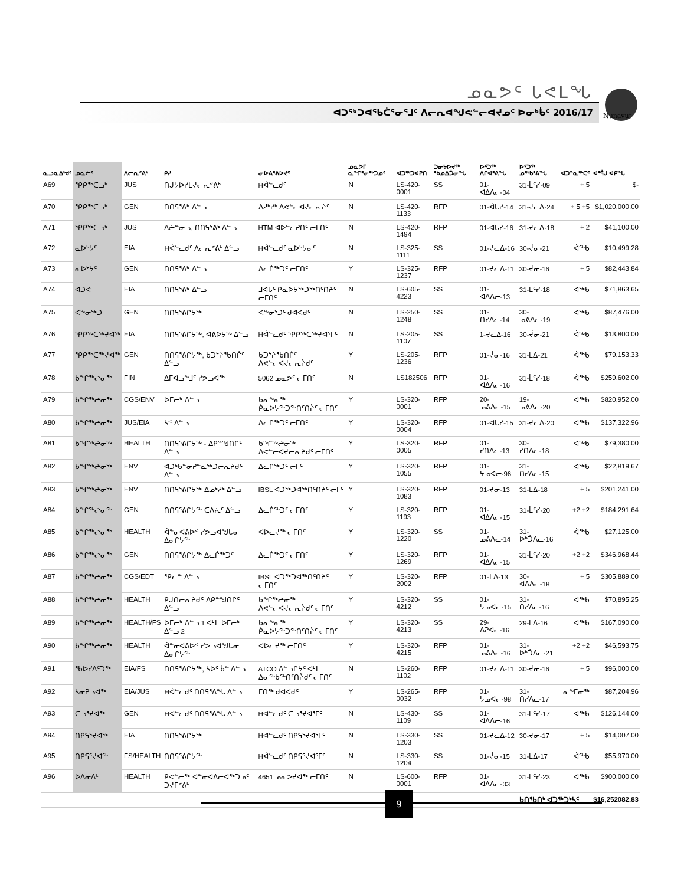ᓄᓇᕗᑦ ᒐᕙᒪᖓ
ᐊᑐᖅᑐᐊᕐᑲᑖᕐᓂᕐᒧᑦ ᐱᓕᕆᐊᖑᕙᓪᓕᐊᔪᓄᑦ ᐅᓂᒃᑳᑦ 2016/17
Nunavut
| ᓇᓗᓇᐃᒃᑯᑦ | ᓄᓇᓖᑦ | ᐱᓕᕆᕝᕕᒃ | ᑭᓱ | ᓂᐅᕕᕐᕕᐅᔪᑦ | ᓄᓇᕗᒥ ᓇᖏᕐᓂᖅᑐᓄᑦ | ᐊᑐᖅᑐᐊᕈᑎ | ᑐᓂᔭᐅᔪᖅ ᖃᓄᐃᑑᓂᖓ | ᐅᑦᑐᖅ ᐱᒋᐊᕐᕕᖓ | ᐅᑦᑐᖅ ᓄᖅᑲᕐᕕᖓ | ᐊᑐᓐᓇᖅᑕᑦ | ᐊᕐᕌᒍ ᐊᑭᖓ |
| --- | --- | --- | --- | --- | --- | --- | --- | --- | --- | --- | --- |
| A69 | ᕿᑭᖅᑕᓗᒃ | JUS | ᑎᒍᔭᐅᓯᒪᔪᓕᕆᕝᕕᒃ | Hᐋᓪᓚᑯᑦ | N | LS-420-0001 | SS | 01-ᐊᐃᐱᓕ-04 | 31-ᒫᑦᓯ-09 | + 5 | $- |
| A70 | ᕿᑭᖅᑕᓗᒃ | GEN | ᑎᑎᕋᕐᕕᒃ ᐃᓪᓗ | ᐃᓱᒃᓯᒃ ᐱᕙᓪᓕᐊᔪᓕᕆᔨᑦ | N | LS-420-1133 | RFP | 01-ᐋᒐᓯ-14 | 31-ᔪᓚᐃ-24 | + 5 +5 | $1,020,000.00 |
| A71 | ᕿᑭᖅᑕᓗᒃ | JUS | ᐃᓖᓐᓂᓗ, ᑎᑎᕋᕐᕕᒃ ᐃᓪᓗ | HTM ᐊᐅᓪᓚᕈᑏᑦ ᓕᒥᑎᑦ | N | LS-420-1494 | RFP | 01-ᐋᒐᓯ-16 | 31-ᔪᓚᐃ-18 | + 2 | $41,100.00 |
| A72 | ᓇᐅᔾᔭᑦ | EIA | Hᐋᓪᓚᑯᑦ ᐱᓕᕆᕝᕕᒃ ᐃᓪᓗ | Hᐋᓪᓚᑯᑦ ᓇᐅᔾᔭᓂᑦ | N | LS-325-1111 | SS | 01-ᔪᓚᐃ-16 | 30-ᔫᓂ-21 | ᐋᖅᑲ | $10,499.28 |
| A73 | ᓇᐅᔾᔭᑦ | GEN | ᑎᑎᕋᕐᕕᒃ ᐃᓪᓗ | ᐃᓚᒌᖅᑐᑦ ᓕᒥᑎᑦ | Y | LS-325-1237 | RFP | 01-ᔪᓚᐃ-11 | 30-ᔫᓂ-16 | + 5 | $82,443.84 |
| A74 | ᐋᑐᕚ | EIA | ᑎᑎᕋᕐᕕᒃ ᐃᓪᓗ | ᒧᐋᒐᑦ ᑮᓇᐅᔭᖅᑐᖅᑎᑦᑎᔩᑦ ᓕᒥᑎᑦ | N | LS-605-4223 | SS | 01-ᐊᐃᐱᓕ-13 | 31-ᒫᑦᓯ-18 | ᐋᖅᑲ | $71,863.65 |
| A75 | ᐸᖕᓂᖅᑑ | GEN | ᑎᑎᕋᕐᕕᒋᔭᖅ | ᐸᖕᓂᕐᑑᑦ ᑯᐊᐸᑯᑦ | N | LS-250-1248 | SS | 01-ᑎᓯᐱᓚ-14 | 30-ᓄᕕᐱᓚ-19 | ᐋᖅᑲ | $87,476.00 |
| A76 | ᕿᑭᖅᑕᖅᔪᐊᖅ | EIA | ᑎᑎᕋᕐᕕᒋᔭᖅ, ᐊᕕᐅᔭᖅ ᐃᓪᓗ | Hᐋᓪᓚᑯᑦ ᕿᑭᖅᑕᖅᔪᐊᕐᒥᑦ | N | LS-205-1107 | SS | 1-ᔪᓚᐃ-16 | 30-ᔫᓂ-21 | ᐋᖅᑲ | $13,800.00 |
| A77 | ᕿᑭᖅᑕᖅᔪᐊᖅ | GEN | ᑎᑎᕋᕐᕕᒋᔭᖅ, ᑲᑐᔾᔨᖃᑎᒌᑦ ᐃᓪᓗ | ᑲᑐᔾᔨᖃᑎᒌᑦ ᐱᕙᓪᓕᐊᔪᓕᕆᔩᑯᑦ | Y | LS-205-1236 | RFP | 01-ᔫᓂ-16 | 31-ᒪᐃ-21 | ᐋᖅᑲ | $79,153.33 |
| A78 | ᑲᖏᖅᖠᓂᖅ | FIN | ᐃᒥᐊᓗᖕᒧᑦ ᓯᕗᓗᐊᖅ | 5062 ᓄᓇᕗᑦ ᓕᒥᑎᑦ | N | LS182506 | RFP | 01-ᐊᐃᐱᓕ-16 | 31-ᒫᑦᓯ-18 | ᐋᖅᑲ | $259,602.00 |
| A79 | ᑲᖏᖅᖠᓂᖅ | CGS/ENV | ᐅᒥᓕᒃ ᐃᓪᓗ | ᑲᓇᖕᓇᖅ ᑮᓇᐅᔭᖅᑐᖅᑎᑦᑎᔩᑦ ᓕᒥᑎᑦ | Y | LS-320-0001 | RFP | 20-ᓄᕕᐱᓚ-15 | 19-ᓄᕕᐱᓚ-20 | ᐋᖅᑲ | $820,952.00 |
| A80 | ᑲᖏᖅᖠᓂᖅ | JUS/EIA | ᓵᑉ ᐃᓪᓗ | ᐃᓚᒌᖅᑐᑦ ᓕᒥᑎᑦ | Y | LS-320-0004 | RFP | 01-ᐋᒐᓯ-15 | 31-ᔪᓚᐃ-20 | ᐋᖅᑲ | $137,322.96 |
| A81 | ᑲᖏᖅᖠᓂᖅ | HEALTH | ᑎᑎᕋᕐᕕᒋᔭᖅ - ᐃᑭᓐᖑᑎᒌᑦ ᐃᓪᓗ | ᑲᖏᖅᖠᓂᖅ ᐱᕙᓪᓕᐊᔪᓕᕆᔩᑯᑦ ᓕᒥᑎᑦ | Y | LS-320-0005 | RFP | 01-ᓯᑎᐱᓚ-13 | 30-ᓯᑎᐱᓚ-18 | ᐋᖅᑲ | $79,380.00 |
| A82 | ᑲᖏᖅᖠᓂᖅ | ENV | ᐊᑐᒃᑲᓐᓂᕈᓐᓇᖅᑐᓕᕆᔩᑯᑦ ᐃᓪᓗ | ᐃᓚᒌᖅᑐᑦ ᓕᒥᑦ | Y | LS-320-1055 | RFP | 01-ᔭᓄᐊᓕ-96 | 31-ᑎᓯᐱᓚ-15 | ᐋᖅᑲ | $22,819.67 |
| A83 | ᑲᖏᖅᖠᓂᖅ | ENV | ᑎᑎᕋᕐᕕᒋᔭᖅ ᐃᓄᒃᓱᒃ ᐃᓪᓗ | IBSL ᐊᑐᖅᑐᐊᖅᑎᑦᑎᔩᑦ ᓕᒥᑦ | Y | LS-320-1083 | RFP | 01-ᔫᓂ-13 | 31-ᒪᐃ-18 | + 5 | $201,241.00 |
| A84 | ᑲᖏᖅᖠᓂᖅ | GEN | ᑎᑎᕋᕐᕕᒋᔭᖅ ᑕᐱᕇᑦ ᐃᓪᓗ | ᐃᓚᒌᖅᑐᑦ ᓕᒥᑎᑦ | Y | LS-320-1193 | RFP | 01-ᐊᐃᐱᓕ-15 | 31-ᒫᑦᓯ-20 | +2 +2 | $184,291.64 |
| A85 | ᑲᖏᖅᖠᓂᖅ | HEALTH | ᐋᓐᓂᐊᕕᐅᑉ ᓯᕗᓗᐊᖑᒐᓂ ᐃᓂᒋᔭᖅ | ᐊᐅᓚᔪᖅ ᓕᒥᑎᑦ | Y | LS-320-1220 | SS | 01-ᓄᕕᐱᓚ-14 | 31-ᐅᒃᑑᐱᓚ-16 | ᐋᖅᑲ | $27,125.00 |
| A86 | ᑲᖏᖅᖠᓂᖅ | GEN | ᑎᑎᕋᕐᕕᒋᔭᖅ ᐃᓚᒌᖅᑐᑦ | ᐃᓚᒌᖅᑐᑦ ᓕᒥᑎᑦ | Y | LS-320-1269 | RFP | 01-ᐊᐃᐱᓕ-15 | 31-ᒫᑦᓯ-20 | +2 +2 | $346,968.44 |
| A87 | ᑲᖏᖅᖠᓂᖅ | CGS/EDT | ᕿᓚᓐ ᐃᓪᓗ | IBSL ᐊᑐᖅᑐᐊᖅᑎᑦᑎᔩᑦ ᓕᒥᑎᑦ | Y | LS-320-2002 | RFP | 01-ᒪᐃ-13 | 30-ᐊᐃᐱᓕ-18 | + 5 | $305,889.00 |
| A88 | ᑲᖏᖅᖠᓂᖅ | HEALTH | ᑭᒍᑎᓕᕆᔩᑯᑦ ᐃᑭᓐᖑᑎᒌᑦ ᐃᓪᓗ | ᑲᖏᖅᖠᓂᖅ ᐱᕙᓪᓕᐊᔪᓕᕆᔩᑯᑦ ᓕᒥᑎᑦ | Y | LS-320-4212 | SS | 01-ᔭᓄᐊᓕ-15 | 31-ᑎᓯᐱᓚ-16 | ᐋᖅᑲ | $70,895.25 |
| A89 | ᑲᖏᖅᖠᓂᖅ | HEALTH/FS | ᐅᒥᓕᒃ ᐃᓪᓗ 1 ᐊᒻᒪ ᐅᒥᓕᒃ ᐃᓪᓗ 2 | ᑲᓇᖕᓇᖅ ᑮᓇᐅᔭᖅᑐᖅᑎᑦᑎᔩᑦ ᓕᒥᑎᑦ | Y | LS-320-4213 | SS | 29-ᕕᕈᐊᓕ-16 | 29-ᒪᐃ-16 | ᐋᖅᑲ | $167,090.00 |
| A90 | ᑲᖏᖅᖠᓂᖅ | HEALTH | ᐋᓐᓂᐊᕕᐅᑉ ᓯᕗᓗᐊᖑᒐᓂ ᐃᓂᒋᔭᖅ | ᐊᐅᓚᔪᖅ ᓕᒥᑎᑦ | Y | LS-320-4215 | RFP | 01-ᓄᕕᐱᓚ-16 | 31-ᐅᒃᑑᐱᓚ-21 | +2 +2 | $46,593.75 |
| A91 | ᖃᐅᓯᐃᑦᑐᖅ | EIA/FS | ᑎᑎᕋᕐᕕᒋᔭᖅ, ᓴᐅᑦ ᑳᓪ ᐃᓪᓗ | ATCO ᐃᓪᓗᒋᔭᑦ ᐊᒻᒪ ᐃᓂᖅᑲᖅᑎᑦᑎᔩᑯᑦ ᓕᒥᑎᑦ | N | LS-260-1102 | RFP | 01-ᔪᓚᐃ-11 | 30-ᔫᓂ-16 | + 5 | $96,000.00 |
| A92 | ᓴᓂᕈᓗᐊᖅ | EIA/JUS | Hᐋᓪᓚᑯᑦ ᑎᑎᕋᕐᕕᖓ ᐃᓪᓗ | ᒥᑎᖅ ᑯᐊᐸᑯᑦ | Y | LS-265-0032 | RFP | 01-ᔭᓄᐊᓕ-98 | 31-ᑎᓯᐱᓚ-17 | ᓇᖕᒥᓂᖅ | $87,204.96 |
| A93 | ᑕᓗᕐᔪᐊᖅ | GEN | Hᐋᓪᓚᑯᑦ ᑎᑎᕋᕐᕕᖓ ᐃᓪᓗ | Hᐋᓪᓚᑯᑦ ᑕᓗᕐᔪᐊᕐᒥᑦ | N | LS-430-1109 | SS | 01-ᐊᐃᐱᓕ-16 | 31-ᒫᑦᓯ-17 | ᐋᖅᑲ | $126,144.00 |
| A94 | ᑎᑭᕋᕐᔪᐊᖅ | EIA | ᑎᑎᕋᕐᕕᒋᔭᖅ | Hᐋᓪᓚᑯᑦ ᑎᑭᕋᕐᔪᐊᕐᒥᑦ | N | LS-330-1203 | SS | 01-ᔪᓚᐃ-12 | 30-ᔫᓂ-17 | + 5 | $14,007.00 |
| A95 | ᑎᑭᕋᕐᔪᐊᖅ | FS/HEALTH | ᑎᑎᕋᕐᕕᒋᔭᖅ | Hᐋᓪᓚᑯᑦ ᑎᑭᕋᕐᔪᐊᕐᒥᑦ | N | LS-330-1204 | SS | 01-ᔫᓂ-15 | 31-ᒪᐃ-17 | ᐋᖅᑲ | $55,970.00 |
| A96 | ᐅᐃᓂᐱᒡ | HEALTH | ᑭᕙᓪᓕᖅ ᐋᓐᓂᐊᕕᓕᐊᖅᑐᓄᑦ ᑐᔪᒥᕝᕕᒃ | 4651 ᓄᓇᕗᔪᐊᖅ ᓕᒥᑎᑦ | N | LS-600-0001 | RFP | 01-ᐊᐃᐱᓕ-03 | 31-ᒫᑦᓯ-23 | ᐋᖅᑲ | $900,000.00 |
| | | | | | | | | | ᑲᑎᖃᑎᒃ ᐊᑐᖅᑐᒃᓴᑦ | | $16,252082.83 |
9